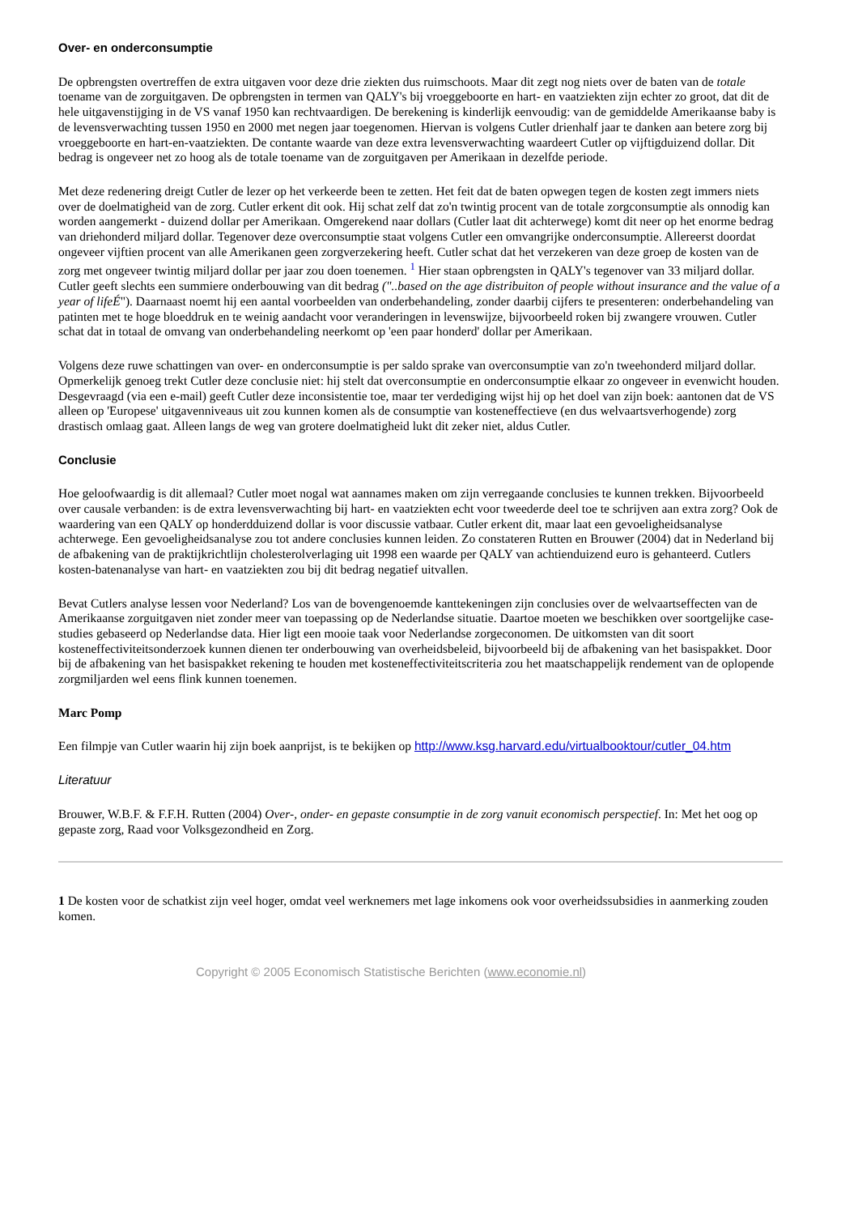Over- en onderconsumptie
De opbrengsten overtreffen de extra uitgaven voor deze drie ziekten dus ruimschoots. Maar dit zegt nog niets over de baten van de totale toename van de zorguitgaven. De opbrengsten in termen van QALY's bij vroeggeboorte en hart- en vaatziekten zijn echter zo groot, dat dit de hele uitgavenstijging in de VS vanaf 1950 kan rechtvaardigen. De berekening is kinderlijk eenvoudig: van de gemiddelde Amerikaanse baby is de levensverwachting tussen 1950 en 2000 met negen jaar toegenomen. Hiervan is volgens Cutler drienhalf jaar te danken aan betere zorg bij vroeggeboorte en hart-en-vaatziekten. De contante waarde van deze extra levensverwachting waardeert Cutler op vijftigduizend dollar. Dit bedrag is ongeveer net zo hoog als de totale toename van de zorguitgaven per Amerikaan in dezelfde periode.
Met deze redenering dreigt Cutler de lezer op het verkeerde been te zetten. Het feit dat de baten opwegen tegen de kosten zegt immers niets over de doelmatigheid van de zorg. Cutler erkent dit ook. Hij schat zelf dat zo'n twintig procent van de totale zorgconsumptie als onnodig kan worden aangemerkt - duizend dollar per Amerikaan. Omgerekend naar dollars (Cutler laat dit achterwege) komt dit neer op het enorme bedrag van driehonderd miljard dollar. Tegenover deze overconsumptie staat volgens Cutler een omvangrijke onderconsumptie. Allereerst doordat ongeveer vijftien procent van alle Amerikanen geen zorgverzekering heeft. Cutler schat dat het verzekeren van deze groep de kosten van de zorg met ongeveer twintig miljard dollar per jaar zou doen toenemen. <sup>1</sup> Hier staan opbrengsten in QALY's tegenover van 33 miljard dollar. Cutler geeft slechts een summiere onderbouwing van dit bedrag ("..based on the age distribuiton of people without insurance and the value of a year of lifeÉ"). Daarnaast noemt hij een aantal voorbeelden van onderbehandeling, zonder daarbij cijfers te presenteren: onderbehandeling van patinten met te hoge bloeddruk en te weinig aandacht voor veranderingen in levenswijze, bijvoorbeeld roken bij zwangere vrouwen. Cutler schat dat in totaal de omvang van onderbehandeling neerkomt op 'een paar honderd' dollar per Amerikaan.
Volgens deze ruwe schattingen van over- en onderconsumptie is per saldo sprake van overconsumptie van zo'n tweehonderd miljard dollar. Opmerkelijk genoeg trekt Cutler deze conclusie niet: hij stelt dat overconsumptie en onderconsumptie elkaar zo ongeveer in evenwicht houden. Desgevraagd (via een e-mail) geeft Cutler deze inconsistentie toe, maar ter verdediging wijst hij op het doel van zijn boek: aantonen dat de VS alleen op 'Europese' uitgavenniveaus uit zou kunnen komen als de consumptie van kosteneffectieve (en dus welvaartsverhogende) zorg drastisch omlaag gaat. Alleen langs de weg van grotere doelmatigheid lukt dit zeker niet, aldus Cutler.
Conclusie
Hoe geloofwaardig is dit allemaal? Cutler moet nogal wat aannames maken om zijn verregaande conclusies te kunnen trekken. Bijvoorbeeld over causale verbanden: is de extra levensverwachting bij hart- en vaatziekten echt voor tweederde deel toe te schrijven aan extra zorg? Ook de waardering van een QALY op honderdduizend dollar is voor discussie vatbaar. Cutler erkent dit, maar laat een gevoeligheidsanalyse achterwege. Een gevoeligheidsanalyse zou tot andere conclusies kunnen leiden. Zo constateren Rutten en Brouwer (2004) dat in Nederland bij de afbakening van de praktijkrichtlijn cholesterolverlaging uit 1998 een waarde per QALY van achtienduizend euro is gehanteerd. Cutlers kosten-batenanalyse van hart- en vaatziekten zou bij dit bedrag negatief uitvallen.
Bevat Cutlers analyse lessen voor Nederland? Los van de bovengenoemde kanttekeningen zijn conclusies over de welvaartseffecten van de Amerikaanse zorguitgaven niet zonder meer van toepassing op de Nederlandse situatie. Daartoe moeten we beschikken over soortgelijke case-studies gebaseerd op Nederlandse data. Hier ligt een mooie taak voor Nederlandse zorgeconomen. De uitkomsten van dit soort kosteneffectiviteitsonderzoek kunnen dienen ter onderbouwing van overheidsbeleid, bijvoorbeeld bij de afbakening van het basispakket. Door bij de afbakening van het basispakket rekening te houden met kosteneffectiviteitscriteria zou het maatschappelijk rendement van de oplopende zorgmiljarden wel eens flink kunnen toenemen.
Marc Pomp
Een filmpje van Cutler waarin hij zijn boek aanprijst, is te bekijken op http://www.ksg.harvard.edu/virtualbooktour/cutler_04.htm
Literatuur
Brouwer, W.B.F. & F.F.H. Rutten (2004) Over-, onder- en gepaste consumptie in de zorg vanuit economisch perspectief. In: Met het oog op gepaste zorg, Raad voor Volksgezondheid en Zorg.
1 De kosten voor de schatkist zijn veel hoger, omdat veel werknemers met lage inkomens ook voor overheidssubsidies in aanmerking zouden komen.
Copyright © 2005 Economisch Statistische Berichten (www.economie.nl)